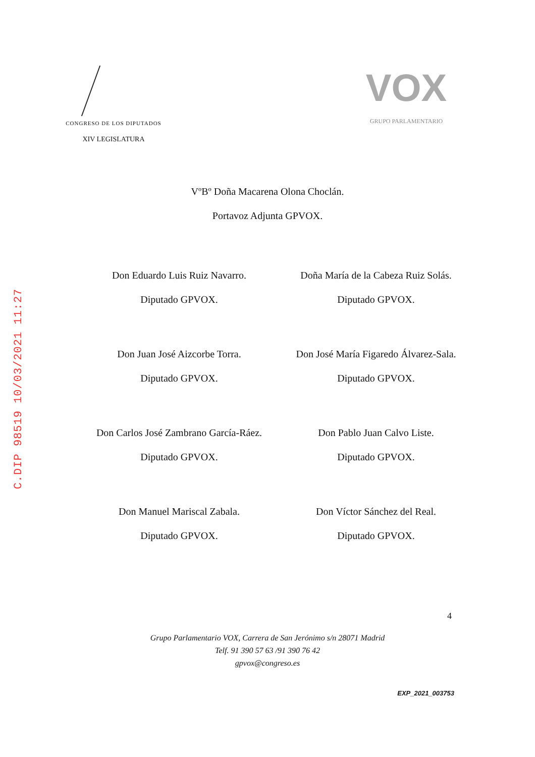C.DIP 98519 10/03/2021 11:27
CONGRESO DE LOS DIPUTADOS
XIV LEGISLATURA
VOX
GRUPO PARLAMENTARIO
VºBº Doña Macarena Olona Choclán.
Portavoz Adjunta GPVOX.
Don Eduardo Luis Ruiz Navarro.
Diputado GPVOX.
Doña María de la Cabeza Ruiz Solás.
Diputado GPVOX.
Don Juan José Aizcorbe Torra.
Diputado GPVOX.
Don José María Figaredo Álvarez-Sala.
Diputado GPVOX.
Don Carlos José Zambrano García-Ráez.
Diputado GPVOX.
Don Pablo Juan Calvo Liste.
Diputado GPVOX.
Don Manuel Mariscal Zabala.
Diputado GPVOX.
Don Víctor Sánchez del Real.
Diputado GPVOX.
4
Grupo Parlamentario VOX, Carrera de San Jerónimo s/n 28071 Madrid
Telf. 91 390 57 63 /91 390 76 42
gpvox@congreso.es
EXP_2021_003753